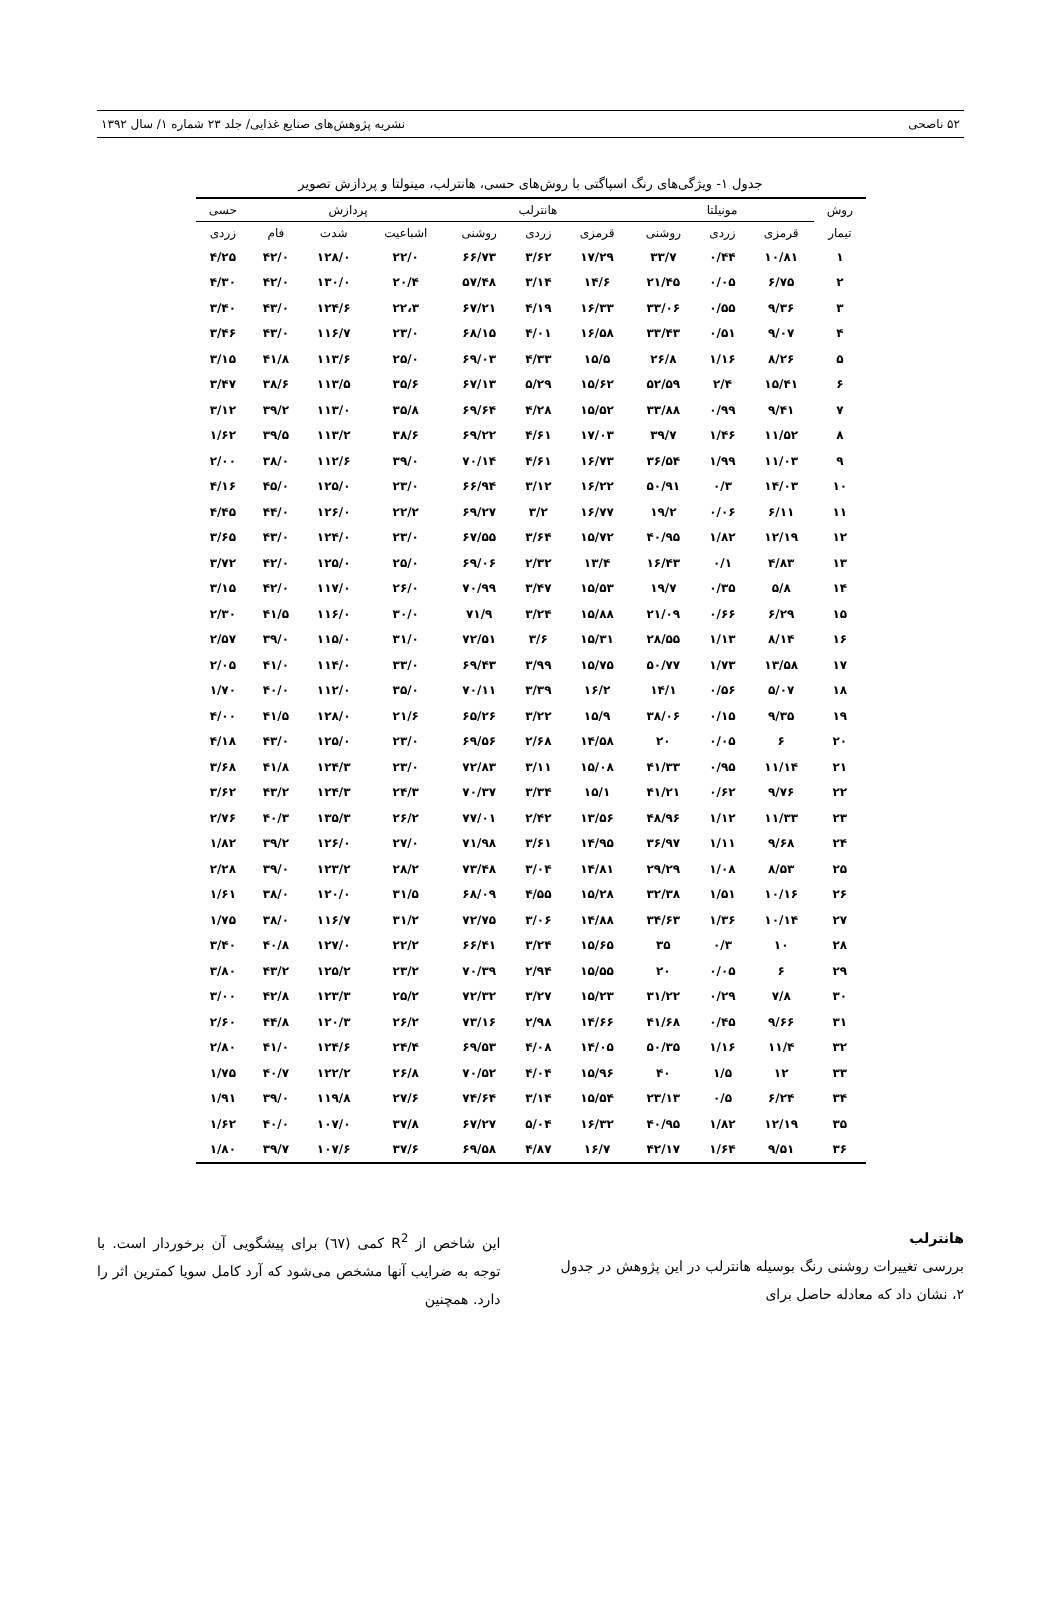۵۲ ناصحی نشریه پژوهش‌های صنایع غذایی/ جلد ۲۳ شماره ۱/ سال ۱۳۹۲
جدول ۱- ویژگی‌های رنگ اسپاگتی با روش‌های حسی، هانترلب، مینولتا و پردازش تصویر
| روش | مونیلتا | | | هانترلب | | | پردازش | | | حسی |
| --- | --- | --- | --- | --- | --- | --- | --- | --- | --- | --- |
| تیمار | قرمزی | زردی | روشنی | قرمزی | زردی | روشنی | اشباعیت | شدت | فام | زردی |
| ۱ | ۱۰/۸۱ | ۰/۴۴ | ۳۳/۷ | ۱۷/۲۹ | ۳/۶۲ | ۶۶/۷۳ | ۲۲/۰ | ۱۲۸/۰ | ۴۲/۰ | ۴/۲۵ |
| ۲ | ۶/۷۵ | ۰/۰۵ | ۲۱/۴۵ | ۱۴/۶ | ۳/۱۴ | ۵۷/۴۸ | ۲۰/۴ | ۱۳۰/۰ | ۴۲/۰ | ۴/۳۰ |
| ۳ | ۹/۳۶ | ۰/۵۵ | ۳۳/۰۶ | ۱۶/۳۳ | ۴/۱۹ | ۶۷/۲۱ | ۲۲،۳ | ۱۲۴/۶ | ۴۳/۰ | ۳/۴۰ |
| ۴ | ۹/۰۷ | ۰/۵۱ | ۳۳/۴۳ | ۱۶/۵۸ | ۴/۰۱ | ۶۸/۱۵ | ۲۳/۰ | ۱۱۶/۷ | ۴۳/۰ | ۳/۴۶ |
| ۵ | ۸/۲۶ | ۱/۱۶ | ۲۶/۸ | ۱۵/۵ | ۴/۳۳ | ۶۹/۰۳ | ۲۵/۰ | ۱۱۳/۶ | ۴۱/۸ | ۳/۱۵ |
| ۶ | ۱۵/۴۱ | ۲/۴ | ۵۲/۵۹ | ۱۵/۶۲ | ۵/۲۹ | ۶۷/۱۳ | ۳۵/۶ | ۱۱۳/۵ | ۳۸/۶ | ۳/۴۷ |
| ۷ | ۹/۴۱ | ۰/۹۹ | ۳۳/۸۸ | ۱۵/۵۲ | ۴/۲۸ | ۶۹/۶۴ | ۳۵/۸ | ۱۱۳/۰ | ۳۹/۲ | ۳/۱۲ |
| ۸ | ۱۱/۵۲ | ۱/۴۶ | ۳۹/۷ | ۱۷/۰۳ | ۴/۶۱ | ۶۹/۲۲ | ۳۸/۶ | ۱۱۳/۲ | ۳۹/۵ | ۱/۶۲ |
| ۹ | ۱۱/۰۳ | ۱/۹۹ | ۳۶/۵۴ | ۱۶/۷۳ | ۴/۶۱ | ۷۰/۱۴ | ۳۹/۰ | ۱۱۲/۶ | ۳۸/۰ | ۲/۰۰ |
| ۱۰ | ۱۴/۰۳ | ۰/۳ | ۵۰/۹۱ | ۱۶/۲۲ | ۳/۱۲ | ۶۶/۹۴ | ۲۳/۰ | ۱۲۵/۰ | ۴۵/۰ | ۴/۱۶ |
| ۱۱ | ۶/۱۱ | ۰/۰۶ | ۱۹/۲ | ۱۶/۷۷ | ۳/۲ | ۶۹/۲۷ | ۲۲/۲ | ۱۲۶/۰ | ۴۴/۰ | ۴/۴۵ |
| ۱۲ | ۱۲/۱۹ | ۱/۸۲ | ۴۰/۹۵ | ۱۵/۷۲ | ۳/۶۴ | ۶۷/۵۵ | ۲۳/۰ | ۱۲۴/۰ | ۴۳/۰ | ۳/۶۵ |
| ۱۳ | ۴/۸۳ | ۰/۱ | ۱۶/۴۳ | ۱۳/۴ | ۲/۳۲ | ۶۹/۰۶ | ۲۵/۰ | ۱۲۵/۰ | ۴۲/۰ | ۳/۷۲ |
| ۱۴ | ۵/۸ | ۰/۳۵ | ۱۹/۷ | ۱۵/۵۳ | ۳/۴۷ | ۷۰/۹۹ | ۲۶/۰ | ۱۱۷/۰ | ۴۲/۰ | ۳/۱۵ |
| ۱۵ | ۶/۲۹ | ۰/۶۶ | ۲۱/۰۹ | ۱۵/۸۸ | ۳/۲۴ | ۷۱/۹ | ۳۰/۰ | ۱۱۶/۰ | ۴۱/۵ | ۲/۳۰ |
| ۱۶ | ۸/۱۴ | ۱/۱۳ | ۲۸/۵۵ | ۱۵/۳۱ | ۳/۶ | ۷۲/۵۱ | ۳۱/۰ | ۱۱۵/۰ | ۳۹/۰ | ۲/۵۷ |
| ۱۷ | ۱۳/۵۸ | ۱/۷۳ | ۵۰/۷۷ | ۱۵/۷۵ | ۳/۹۹ | ۶۹/۴۳ | ۳۳/۰ | ۱۱۴/۰ | ۴۱/۰ | ۲/۰۵ |
| ۱۸ | ۵/۰۷ | ۰/۵۶ | ۱۴/۱ | ۱۶/۲ | ۳/۳۹ | ۷۰/۱۱ | ۳۵/۰ | ۱۱۲/۰ | ۴۰/۰ | ۱/۷۰ |
| ۱۹ | ۹/۳۵ | ۰/۱۵ | ۳۸/۰۶ | ۱۵/۹ | ۳/۲۲ | ۶۵/۲۶ | ۲۱/۶ | ۱۲۸/۰ | ۴۱/۵ | ۴/۰۰ |
| ۲۰ | ۶ | ۰/۰۵ | ۲۰ | ۱۴/۵۸ | ۲/۶۸ | ۶۹/۵۶ | ۲۳/۰ | ۱۲۵/۰ | ۴۳/۰ | ۴/۱۸ |
| ۲۱ | ۱۱/۱۴ | ۰/۹۵ | ۴۱/۳۳ | ۱۵/۰۸ | ۳/۱۱ | ۷۲/۸۳ | ۲۳/۰ | ۱۲۴/۳ | ۴۱/۸ | ۳/۶۸ |
| ۲۲ | ۹/۷۶ | ۰/۶۲ | ۴۱/۲۱ | ۱۵/۱ | ۳/۳۴ | ۷۰/۳۷ | ۲۴/۳ | ۱۲۴/۳ | ۴۳/۲ | ۳/۶۲ |
| ۲۳ | ۱۱/۳۳ | ۱/۱۲ | ۴۸/۹۶ | ۱۳/۵۶ | ۲/۴۲ | ۷۷/۰۱ | ۲۶/۲ | ۱۳۵/۳ | ۴۰/۳ | ۲/۷۶ |
| ۲۴ | ۹/۶۸ | ۱/۱۱ | ۳۶/۹۷ | ۱۴/۹۵ | ۳/۶۱ | ۷۱/۹۸ | ۲۷/۰ | ۱۲۶/۰ | ۳۹/۲ | ۱/۸۲ |
| ۲۵ | ۸/۵۳ | ۱/۰۸ | ۲۹/۲۹ | ۱۴/۸۱ | ۳/۰۴ | ۷۳/۴۸ | ۲۸/۲ | ۱۲۳/۲ | ۳۹/۰ | ۲/۲۸ |
| ۲۶ | ۱۰/۱۶ | ۱/۵۱ | ۳۲/۳۸ | ۱۵/۲۸ | ۴/۵۵ | ۶۸/۰۹ | ۳۱/۵ | ۱۲۰/۰ | ۳۸/۰ | ۱/۶۱ |
| ۲۷ | ۱۰/۱۴ | ۱/۳۶ | ۳۴/۶۳ | ۱۴/۸۸ | ۳/۰۶ | ۷۲/۷۵ | ۳۱/۲ | ۱۱۶/۷ | ۳۸/۰ | ۱/۷۵ |
| ۲۸ | ۱۰ | ۰/۳ | ۳۵ | ۱۵/۶۵ | ۳/۲۴ | ۶۶/۴۱ | ۲۲/۲ | ۱۲۷/۰ | ۴۰/۸ | ۳/۴۰ |
| ۲۹ | ۶ | ۰/۰۵ | ۲۰ | ۱۵/۵۵ | ۲/۹۴ | ۷۰/۳۹ | ۲۳/۲ | ۱۲۵/۲ | ۴۳/۲ | ۳/۸۰ |
| ۳۰ | ۷/۸ | ۰/۲۹ | ۳۱/۲۲ | ۱۵/۲۳ | ۳/۲۷ | ۷۲/۳۲ | ۲۵/۲ | ۱۲۳/۳ | ۴۲/۸ | ۳/۰۰ |
| ۳۱ | ۹/۶۶ | ۰/۴۵ | ۴۱/۶۸ | ۱۴/۶۶ | ۲/۹۸ | ۷۳/۱۶ | ۲۶/۲ | ۱۲۰/۳ | ۴۴/۸ | ۲/۶۰ |
| ۳۲ | ۱۱/۴ | ۱/۱۶ | ۵۰/۳۵ | ۱۴/۰۵ | ۴/۰۸ | ۶۹/۵۳ | ۲۴/۴ | ۱۲۴/۶ | ۴۱/۰ | ۲/۸۰ |
| ۳۳ | ۱۲ | ۱/۵ | ۴۰ | ۱۵/۹۶ | ۴/۰۴ | ۷۰/۵۲ | ۲۶/۸ | ۱۲۲/۲ | ۴۰/۷ | ۱/۷۵ |
| ۳۴ | ۶/۲۴ | ۰/۵ | ۲۳/۱۳ | ۱۵/۵۴ | ۳/۱۴ | ۷۴/۶۴ | ۲۷/۶ | ۱۱۹/۸ | ۳۹/۰ | ۱/۹۱ |
| ۳۵ | ۱۲/۱۹ | ۱/۸۲ | ۴۰/۹۵ | ۱۶/۳۲ | ۵/۰۴ | ۶۷/۲۷ | ۳۷/۸ | ۱۰۷/۰ | ۴۰/۰ | ۱/۶۲ |
| ۳۶ | ۹/۵۱ | ۱/۶۴ | ۴۲/۱۷ | ۱۶/۷ | ۴/۸۷ | ۶۹/۵۸ | ۳۷/۶ | ۱۰۷/۶ | ۳۹/۷ | ۱/۸۰ |
هانترلب
بررسی تغییرات روشنی رنگ بوسیله هانترلب در این پژوهش در جدول ۲، نشان داد که معادله حاصل برای
این شاخص از R<sup>2</sup> کمی (٦٧) برای پیشگویی آن برخوردار است. با توجه به ضرایب آنها مشخص می‌شود که آرد کامل سویا کمترین اثر را دارد. همچنین